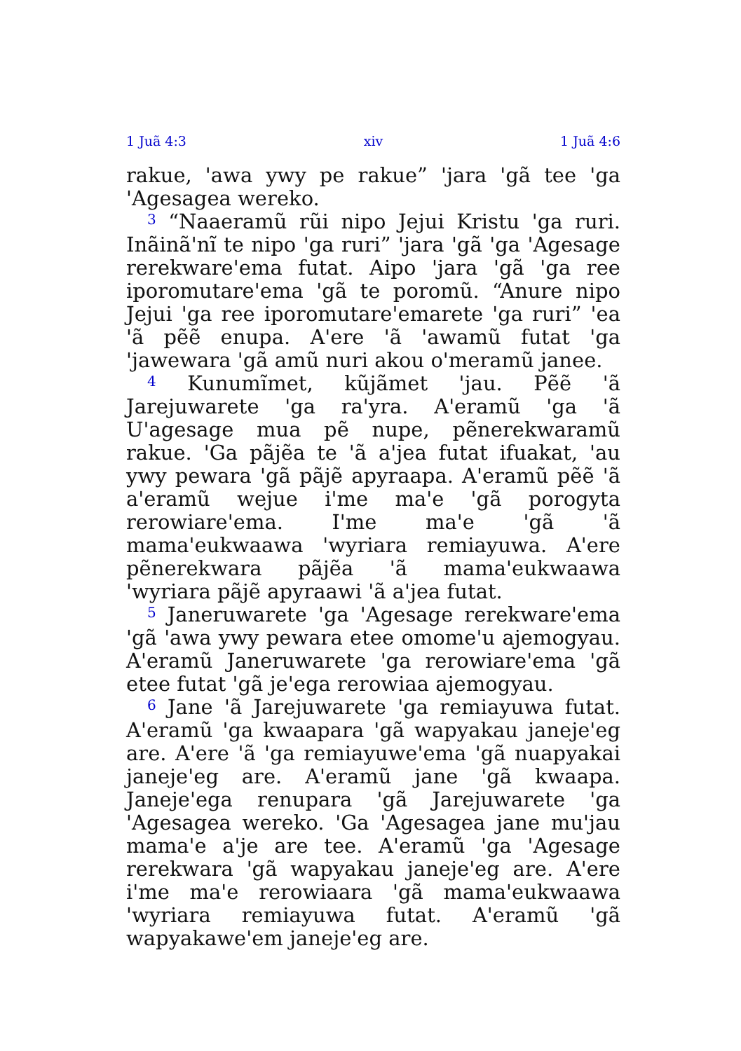1 Juã 4:3 xiv 1 Juã 4:6
rakue, 'awa ywy pe rakue” 'jara 'gã tee 'ga 'Age­sagea wereko.
<sup>3</sup> “Naaeramũ rũi nipo Jejui Kristu 'ga ruri. Inãinã'nĩ te nipo 'ga ruri” 'jara 'gã 'ga 'Agesage rerekware'ema futat. Aipo 'jara 'gã 'ga ree iporo­mutare'ema 'gã te poromũ. “Anure nipo Jejui 'ga ree iporomutare'emarete 'ga ruri” 'ea 'ã pẽẽ enupa. A'ere 'ã 'awamũ futat 'ga 'jawewara 'gã amũ nuri akou o'meramũ janee.
<sup>4</sup> Kunumĩmet, kũjãmet 'jau. Pẽẽ 'ã Jarejuwarete 'ga ra'yra. A'eramũ 'ga 'ã U'agesage mua pẽ nupe, pẽnerekwaramũ rakue. 'Ga pãjẽa te 'ã a'jea futat ifuakat, 'au ywy pewara 'gã pãjẽ apyraapa. A'eramũ pẽẽ 'ã a'eramũ wejue i'me ma'e 'gã porogyta rerowiare'ema. I'me ma'e 'gã 'ã mama'eukwaawa 'wyriara remiayuwa. A'ere pẽnerekwara pãjẽa 'ã mama'eukwaawa 'wyriara pãjẽ apyraawi 'ã a'jea futat.
<sup>5</sup> Janeruwarete 'ga 'Agesage rerekware'ema 'gã 'awa ywy pewara etee omome'u ajemogyau. A'eramũ Janeruwarete 'ga rerowiare'ema 'gã etee futat 'gã je'ega rerowiaa ajemogyau.
<sup>6</sup> Jane 'ã Jarejuwarete 'ga remiayuwa futat. A'eramũ 'ga kwaapara 'gã wapyakau janeje'eg are. A'ere 'ã 'ga remiayuwe'ema 'gã nuapyakai janeje'eg are. A'eramũ jane 'gã kwaapa. Janeje'ega renupara 'gã Jarejuwarete 'ga 'Agesagea wereko. 'Ga 'Agesagea jane mu'jau mama'e a'je are tee. A'eramũ 'ga 'Agesage rerekwara 'gã wapyakau janeje'eg are. A'ere i'me ma'e rerowiaara 'gã mama'eukwaawa 'wyriara remiayuwa futat. A'eramũ 'gã wapyakawe'em janeje'eg are.